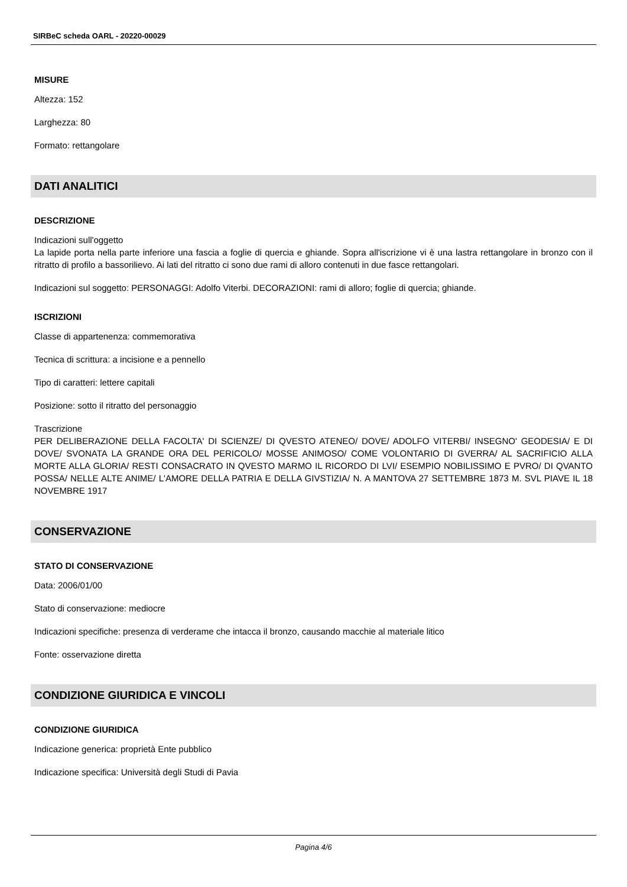SIRBeC scheda OARL - 20220-00029
MISURE
Altezza: 152
Larghezza: 80
Formato: rettangolare
DATI ANALITICI
DESCRIZIONE
Indicazioni sull'oggetto
La lapide porta nella parte inferiore una fascia a foglie di quercia e ghiande. Sopra all'iscrizione vi è una lastra rettangolare in bronzo con il ritratto di profilo a bassorilievo. Ai lati del ritratto ci sono due rami di alloro contenuti in due fasce rettangolari.
Indicazioni sul soggetto: PERSONAGGI: Adolfo Viterbi. DECORAZIONI: rami di alloro; foglie di quercia; ghiande.
ISCRIZIONI
Classe di appartenenza: commemorativa
Tecnica di scrittura: a incisione e a pennello
Tipo di caratteri: lettere capitali
Posizione: sotto il ritratto del personaggio
Trascrizione
PER DELIBERAZIONE DELLA FACOLTA' DI SCIENZE/ DI QVESTO ATENEO/ DOVE/ ADOLFO VITERBI/ INSEGNO' GEODESIA/ E DI DOVE/ SVONATA LA GRANDE ORA DEL PERICOLO/ MOSSE ANIMOSO/ COME VOLONTARIO DI GVERRA/ AL SACRIFICIO ALLA MORTE ALLA GLORIA/ RESTI CONSACRATO IN QVESTO MARMO IL RICORDO DI LVI/ ESEMPIO NOBILISSIMO E PVRO/ DI QVANTO POSSA/ NELLE ALTE ANIME/ L'AMORE DELLA PATRIA E DELLA GIVSTIZIA/ N. A MANTOVA 27 SETTEMBRE 1873 M. SVL PIAVE IL 18 NOVEMBRE 1917
CONSERVAZIONE
STATO DI CONSERVAZIONE
Data: 2006/01/00
Stato di conservazione: mediocre
Indicazioni specifiche: presenza di verderame che intacca il bronzo, causando macchie al materiale litico
Fonte: osservazione diretta
CONDIZIONE GIURIDICA E VINCOLI
CONDIZIONE GIURIDICA
Indicazione generica: proprietà Ente pubblico
Indicazione specifica: Università degli Studi di Pavia
Pagina 4/6